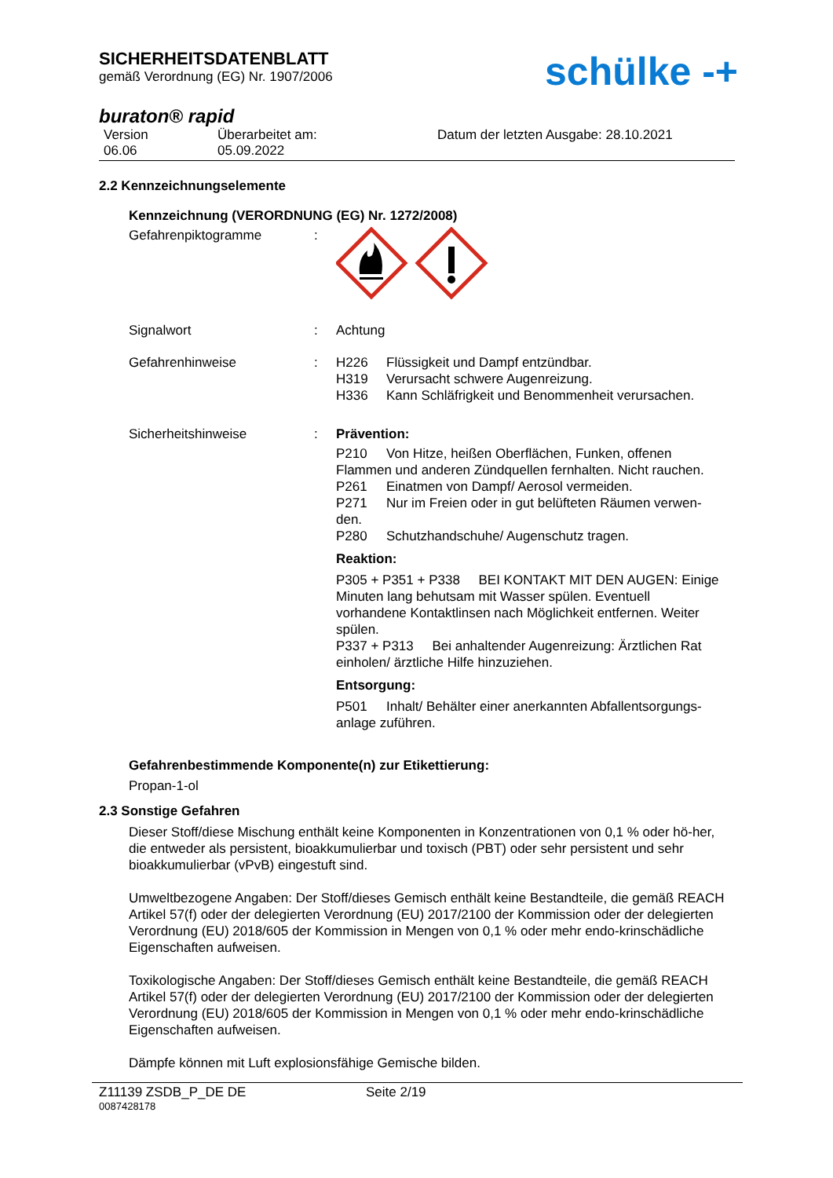SICHERHEITSDATENBLATT
gemäß Verordnung (EG) Nr. 1907/2006
schülke -+
buraton® rapid
Version
06.06
Überarbeitet am:
05.09.2022
Datum der letzten Ausgabe: 28.10.2021
2.2 Kennzeichnungselemente
Kennzeichnung (VERORDNUNG (EG) Nr. 1272/2008)
Gefahrenpiktogramme :
Signalwort : Achtung
Gefahrenhinweise : H226 Flüssigkeit und Dampf entzündbar.
H319 Verursacht schwere Augenreizung.
H336 Kann Schläfrigkeit und Benommenheit verursachen.
Sicherheitshinweise : Prävention:
P210 Von Hitze, heißen Oberflächen, Funken, offenen Flammen und anderen Zündquellen fernhalten. Nicht rauchen.
P261 Einatmen von Dampf/ Aerosol vermeiden.
P271 Nur im Freien oder in gut belüfteten Räumen verwen-den.
P280 Schutzhandschuhe/ Augenschutz tragen.
Reaktion:
P305 + P351 + P338 BEI KONTAKT MIT DEN AUGEN: Einige Minuten lang behutsam mit Wasser spülen. Eventuell vorhandene Kontaktlinsen nach Möglichkeit entfernen. Weiter spülen.
P337 + P313 Bei anhaltender Augenreizung: Ärztlichen Rat einholen/ ärztliche Hilfe hinzuziehen.
Entsorgung:
P501 Inhalt/ Behälter einer anerkannten Abfallentsorgungs-anlage zuführen.
Gefahrenbestimmende Komponente(n) zur Etikettierung:
Propan-1-ol
2.3 Sonstige Gefahren
Dieser Stoff/diese Mischung enthält keine Komponenten in Konzentrationen von 0,1 % oder hö-her, die entweder als persistent, bioakkumulierbar und toxisch (PBT) oder sehr persistent und sehr bioakkumulierbar (vPvB) eingestuft sind.
Umweltbezogene Angaben: Der Stoff/dieses Gemisch enthält keine Bestandteile, die gemäß REACH Artikel 57(f) oder der delegierten Verordnung (EU) 2017/2100 der Kommission oder der delegierten Verordnung (EU) 2018/605 der Kommission in Mengen von 0,1 % oder mehr endo-krinschädliche Eigenschaften aufweisen.
Toxikologische Angaben: Der Stoff/dieses Gemisch enthält keine Bestandteile, die gemäß REACH Artikel 57(f) oder der delegierten Verordnung (EU) 2017/2100 der Kommission oder der delegierten Verordnung (EU) 2018/605 der Kommission in Mengen von 0,1 % oder mehr endo-krinschädliche Eigenschaften aufweisen.
Dämpfe können mit Luft explosionsfähige Gemische bilden.
Z11139 ZSDB_P_DE DE Seite 2/19
0087428178